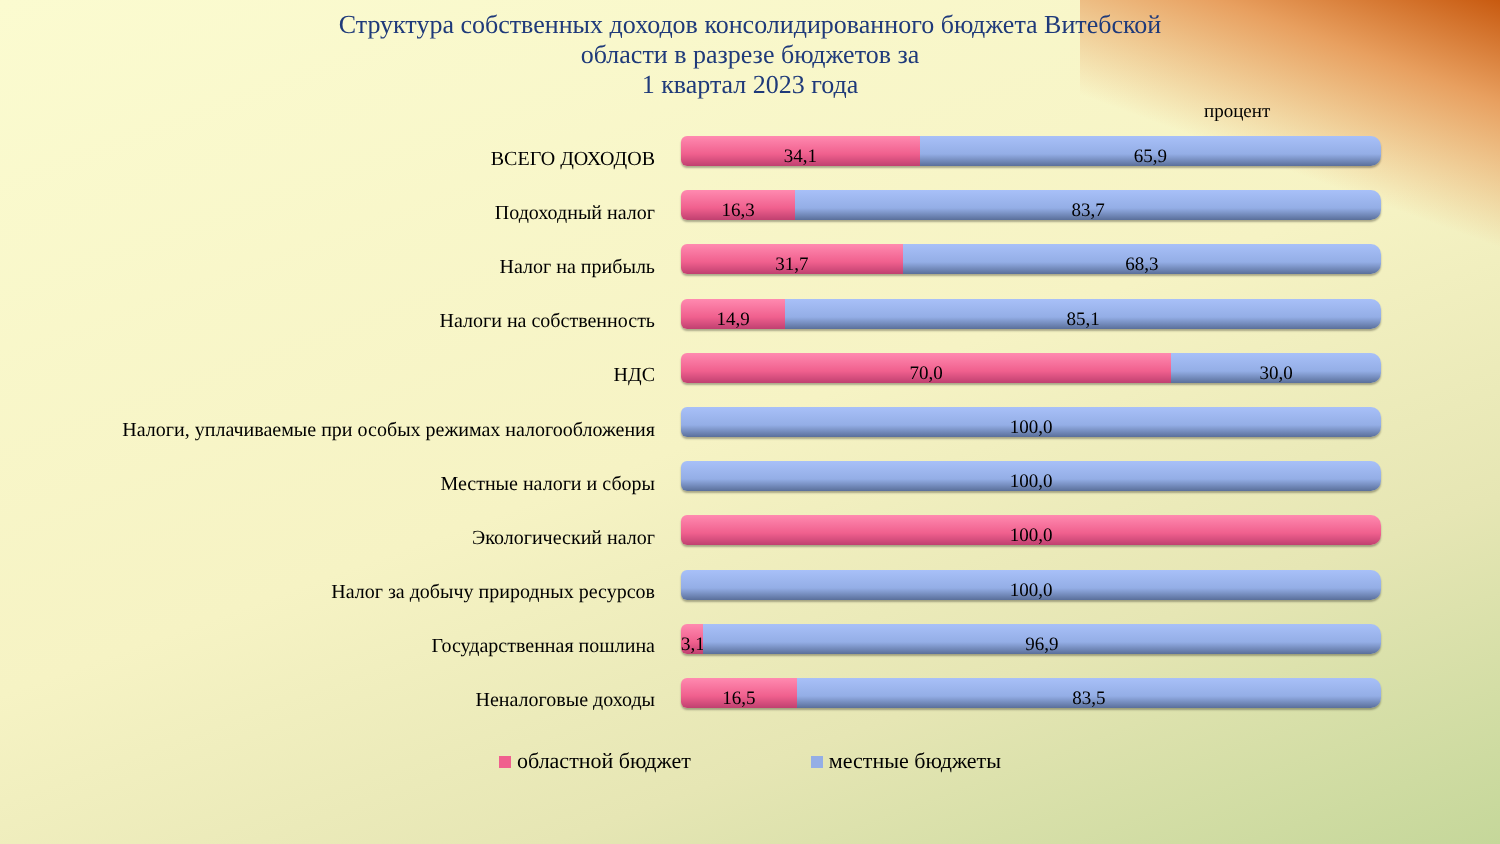Структура собственных доходов консолидированного бюджета Витебской
области в разрезе бюджетов за
1 квартал 2023 года
процент
ВСЕГО ДОХОДОВ
34,1 65,9
Подоходный налог
16,3 83,7
Налог на прибыль
31,7 68,3
Налоги на собственность
14,9 85,1
НДС
70,0 30,0
Налоги, уплачиваемые при особых режимах налогообложения
100,0
Местные налоги и сборы
100,0
Экологический налог
100,0
Налог за добычу природных ресурсов
100,0
Государственная пошлина
3,1 96,9
Неналоговые доходы
16,5 83,5
областной бюджет местные бюджеты